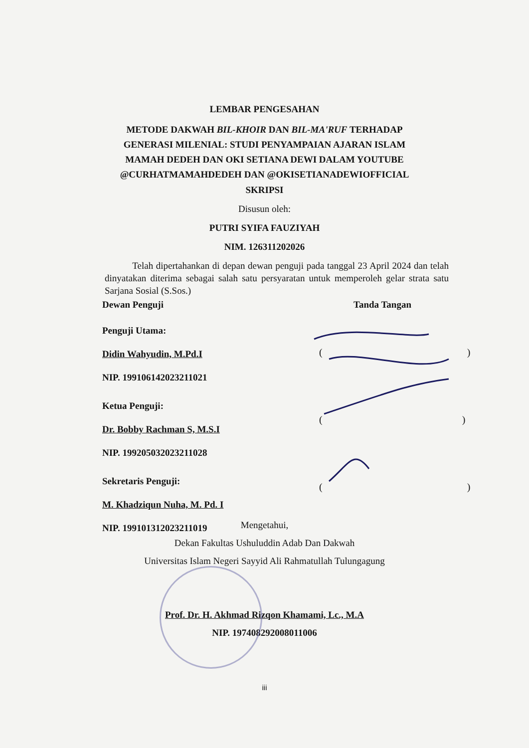LEMBAR PENGESAHAN
METODE DAKWAH BIL-KHOIR DAN BIL-MA'RUF TERHADAP
GENERASI MILENIAL: STUDI PENYAMPAIAN AJARAN ISLAM
MAMAH DEDEH DAN OKI SETIANA DEWI DALAM YOUTUBE
@CURHATMAMAHDEDEH DAN @OKISETIANADEWIOFFICIAL
SKRIPSI
Disusun oleh:
PUTRI SYIFA FAUZIYAH
NIM. 126311202026
Telah dipertahankan di depan dewan penguji pada tanggal 23 April 2024 dan telah dinyatakan diterima sebagai salah satu persyaratan untuk memperoleh gelar strata satu Sarjana Sosial (S.Sos.)
Dewan Penguji Tanda Tangan
Penguji Utama:
Didin Wahyudin, M.Pd.I
NIP. 199106142023211021
Ketua Penguji:
Dr. Bobby Rachman S, M.S.I
NIP. 199205032023211028
Sekretaris Penguji:
M. Khadziqun Nuha, M. Pd. I
NIP. 199101312023211019
( )
( )
( )
Mengetahui,
Dekan Fakultas Ushuluddin Adab Dan Dakwah
Universitas Islam Negeri Sayyid Ali Rahmatullah Tulungagung
Prof. Dr. H. Akhmad Rizqon Khamami, Lc., M.A
NIP. 197408292008011006
iii